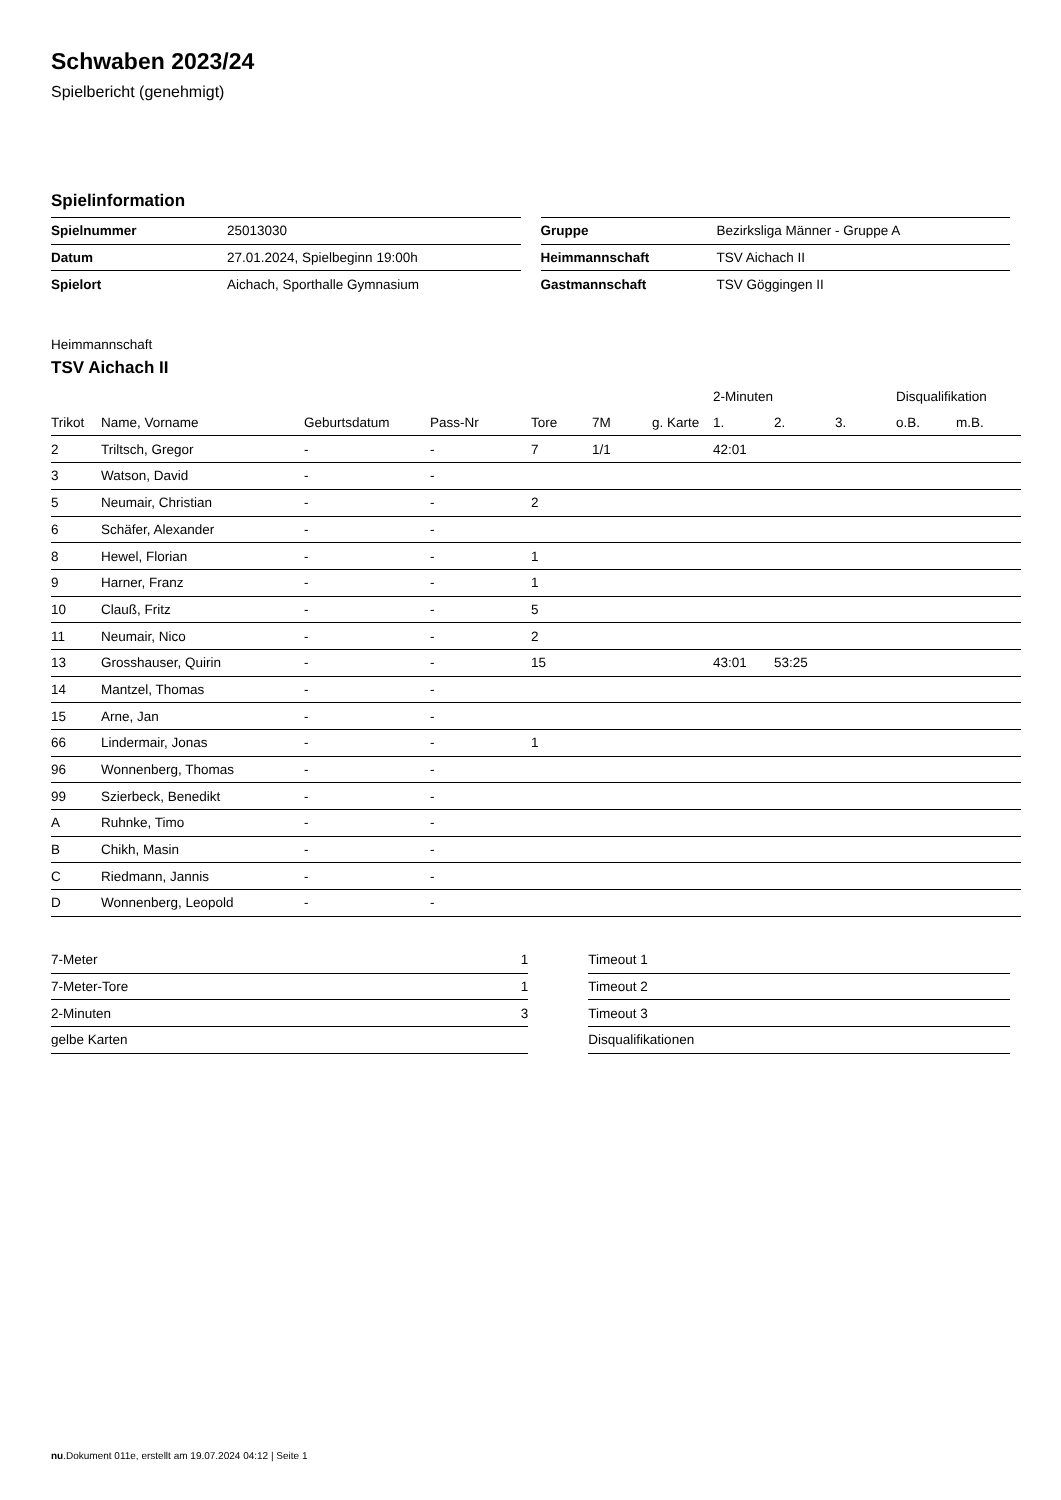Schwaben 2023/24
Spielbericht (genehmigt)
Spielinformation
| Spielnummer | 25013030 |
| Datum | 27.01.2024, Spielbeginn 19:00h |
| Spielort | Aichach, Sporthalle Gymnasium |
| Gruppe | Bezirksliga Männer - Gruppe A |
| Heimmannschaft | TSV Aichach II |
| Gastmannschaft | TSV Göggingen II |
Heimmannschaft
TSV Aichach II
| | | | | | | | 2-Minuten | | | Disqualifikation | |
| --- | --- | --- | --- | --- | --- | --- | --- | --- | --- | --- | --- |
| Trikot | Name, Vorname | Geburtsdatum | Pass-Nr | Tore | 7M | g. Karte | 1. | 2. | 3. | o.B. | m.B. |
| 2 | Triltsch, Gregor | - | - | 7 | 1/1 | | 42:01 | | | | |
| 3 | Watson, David | - | - | | | | | | | | |
| 5 | Neumair, Christian | - | - | 2 | | | | | | | |
| 6 | Schäfer, Alexander | - | - | | | | | | | | |
| 8 | Hewel, Florian | - | - | 1 | | | | | | | |
| 9 | Harner, Franz | - | - | 1 | | | | | | | |
| 10 | Clauß, Fritz | - | - | 5 | | | | | | | |
| 11 | Neumair, Nico | - | - | 2 | | | | | | | |
| 13 | Grosshauser, Quirin | - | - | 15 | | | 43:01 | 53:25 | | | |
| 14 | Mantzel, Thomas | - | - | | | | | | | | |
| 15 | Arne, Jan | - | - | | | | | | | | |
| 66 | Lindermair, Jonas | - | - | 1 | | | | | | | |
| 96 | Wonnenberg, Thomas | - | - | | | | | | | | |
| 99 | Szierbeck, Benedikt | - | - | | | | | | | | |
| A | Ruhnke, Timo | - | - | | | | | | | | |
| B | Chikh, Masin | - | - | | | | | | | | |
| C | Riedmann, Jannis | - | - | | | | | | | | |
| D | Wonnenberg, Leopold | - | - | | | | | | | | |
| 7-Meter | 1 |
| 7-Meter-Tore | 1 |
| 2-Minuten | 3 |
| gelbe Karten | |
| Timeout 1 |
| Timeout 2 |
| Timeout 3 |
| Disqualifikationen |
nu.Dokument 011e, erstellt am 19.07.2024 04:12 | Seite 1